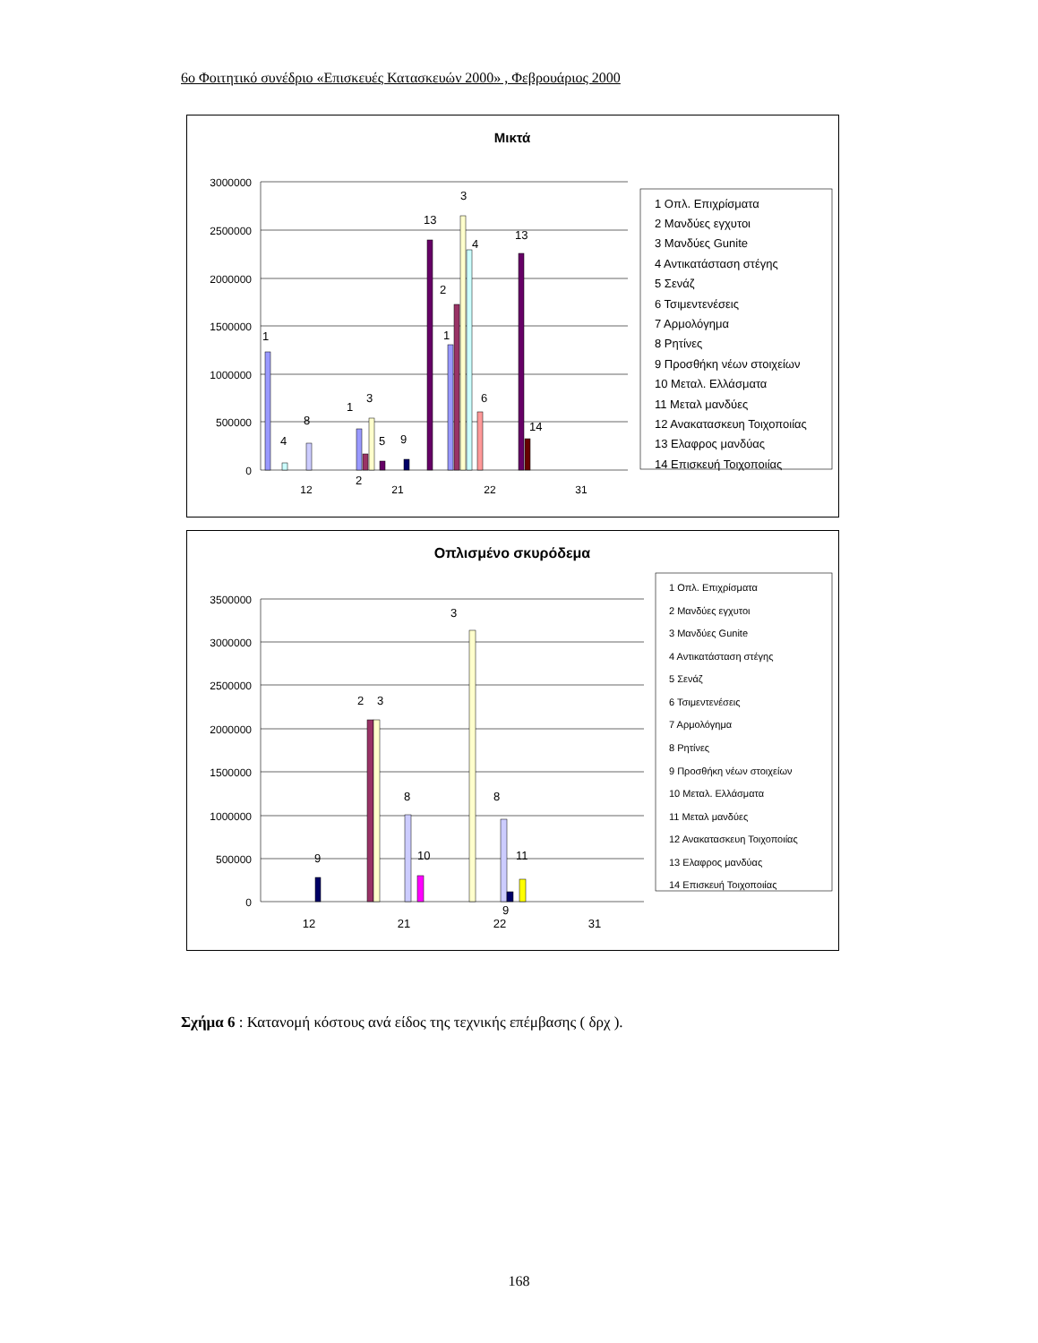6ο Φοιτητικό συνέδριο «Επισκευές Κατασκευών 2000» , Φεβρουάριος 2000
Μικτά
3000000
2500000
2000000
1500000
1000000
500000
0
12
21
22
31
1
4
8
1
2
3
5
9
13
2
1
3
4
6
13
14
1 Οπλ. Επιχρίσματα
2 Μανδύες εγχυτοι
3 Μανδύες Gunite
4 Αντικατάσταση στέγης
5 Σενάζ
6 Τσιμεντενέσεις
7 Αρμολόγημα
8 Ρητίνες
9 Προσθήκη νέων στοιχείων
10 Μεταλ. Ελλάσματα
11 Μεταλ μανδύες
12 Ανακατασκευη Τοιχοποιίας
13 Ελαφρος μανδύας
14 Επισκευή Τοιχοποιίας
Οπλισμένο σκυρόδεμα
3500000
3000000
2500000
2000000
1500000
1000000
500000
0
12
21
22
31
9
2
3
8
10
3
8
9
11
1 Οπλ. Επιχρίσματα
2 Μανδύες εγχυτοι
3 Μανδύες Gunite
4 Αντικατάσταση στέγης
5 Σενάζ
6 Τσιμεντενέσεις
7 Αρμολόγημα
8 Ρητίνες
9 Προσθήκη νέων στοιχείων
10 Μεταλ. Ελλάσματα
11 Μεταλ μανδύες
12 Ανακατασκευη Τοιχοποιίας
13 Ελαφρος μανδύας
14 Επισκευή Τοιχοποιίας
Σχήμα 6 : Κατανομή κόστους ανά είδος της τεχνικής επέμβασης ( δρχ ).
168